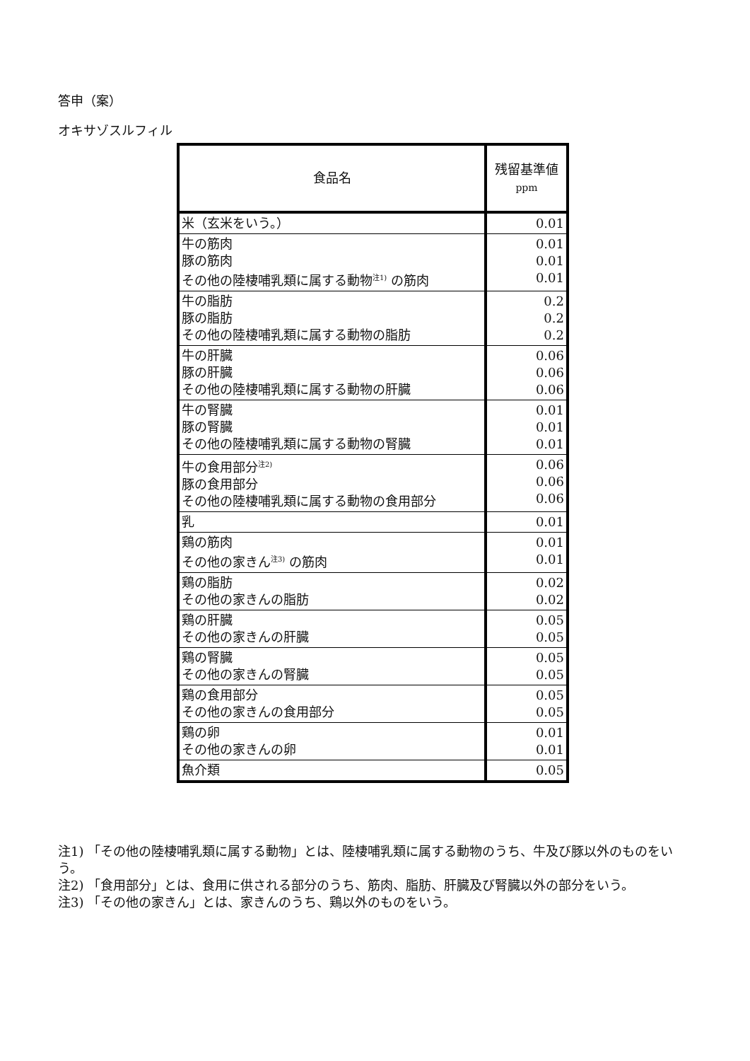答申（案）
オキサゾスルフィル
| 食品名 | 残留基準値 ppm |
| --- | --- |
| 米（玄米をいう。） | 0.01 |
| 牛の筋肉 豚の筋肉 その他の陸棲哺乳類に属する動物<sup>注1)</sup> の筋肉 | 0.01 0.01 0.01 |
| 牛の脂肪 豚の脂肪 その他の陸棲哺乳類に属する動物の脂肪 | 0.2 0.2 0.2 |
| 牛の肝臓 豚の肝臓 その他の陸棲哺乳類に属する動物の肝臓 | 0.06 0.06 0.06 |
| 牛の腎臓 豚の腎臓 その他の陸棲哺乳類に属する動物の腎臓 | 0.01 0.01 0.01 |
| 牛の食用部分<sup>注2)</sup> 豚の食用部分 その他の陸棲哺乳類に属する動物の食用部分 | 0.06 0.06 0.06 |
| 乳 | 0.01 |
| 鶏の筋肉 その他の家きん<sup>注3)</sup> の筋肉 | 0.01 0.01 |
| 鶏の脂肪 その他の家きんの脂肪 | 0.02 0.02 |
| 鶏の肝臓 その他の家きんの肝臓 | 0.05 0.05 |
| 鶏の腎臓 その他の家きんの腎臓 | 0.05 0.05 |
| 鶏の食用部分 その他の家きんの食用部分 | 0.05 0.05 |
| 鶏の卵 その他の家きんの卵 | 0.01 0.01 |
| 魚介類 | 0.05 |
注1) 「その他の陸棲哺乳類に属する動物」とは、陸棲哺乳類に属する動物のうち、牛及び豚以外のものをいう。
注2) 「食用部分」とは、食用に供される部分のうち、筋肉、脂肪、肝臓及び腎臓以外の部分をいう。
注3) 「その他の家きん」とは、家きんのうち、鶏以外のものをいう。